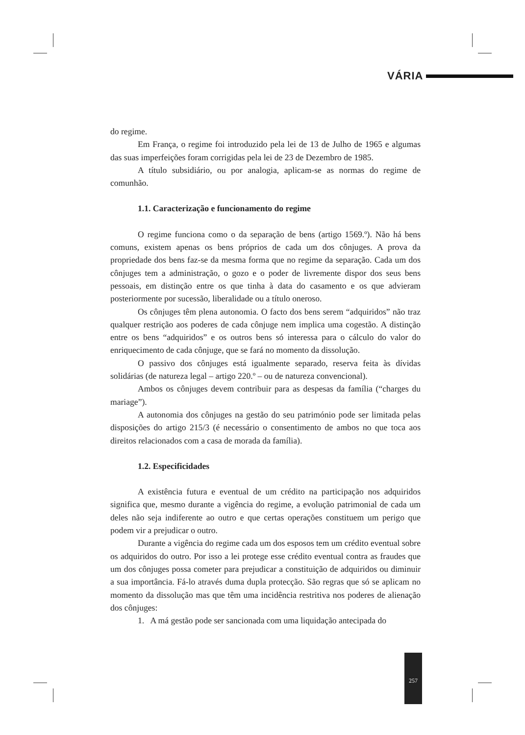VÁRIA
do regime.
Em França, o regime foi introduzido pela lei de 13 de Julho de 1965 e algumas das suas imperfeições foram corrigidas pela lei de 23 de Dezembro de 1985.
A título subsidiário, ou por analogia, aplicam-se as normas do regime de comunhão.
1.1. Caracterização e funcionamento do regime
O regime funciona como o da separação de bens (artigo 1569.º). Não há bens comuns, existem apenas os bens próprios de cada um dos cônjuges. A prova da propriedade dos bens faz-se da mesma forma que no regime da separação. Cada um dos cônjuges tem a administração, o gozo e o poder de livremente dispor dos seus bens pessoais, em distinção entre os que tinha à data do casamento e os que advieram posteriormente por sucessão, liberalidade ou a título oneroso.
Os cônjuges têm plena autonomia. O facto dos bens serem “adquiridos” não traz qualquer restrição aos poderes de cada cônjuge nem implica uma cogestão. A distinção entre os bens “adquiridos” e os outros bens só interessa para o cálculo do valor do enriquecimento de cada cônjuge, que se fará no momento da dissolução.
O passivo dos cônjuges está igualmente separado, reserva feita às dívidas solidárias (de natureza legal – artigo 220.º – ou de natureza convencional).
Ambos os cônjuges devem contribuir para as despesas da família (“charges du mariage”).
A autonomia dos cônjuges na gestão do seu património pode ser limitada pelas disposições do artigo 215/3 (é necessário o consentimento de ambos no que toca aos direitos relacionados com a casa de morada da família).
1.2. Especificidades
A existência futura e eventual de um crédito na participação nos adquiridos significa que, mesmo durante a vigência do regime, a evolução patrimonial de cada um deles não seja indiferente ao outro e que certas operações constituem um perigo que podem vir a prejudicar o outro.
Durante a vigência do regime cada um dos esposos tem um crédito eventual sobre os adquiridos do outro. Por isso a lei protege esse crédito eventual contra as fraudes que um dos cônjuges possa cometer para prejudicar a constituição de adquiridos ou diminuir a sua importância. Fá-lo através duma dupla protecção. São regras que só se aplicam no momento da dissolução mas que têm uma incidência restritiva nos poderes de alienação dos cônjuges:
1. A má gestão pode ser sancionada com uma liquidação antecipada do
257